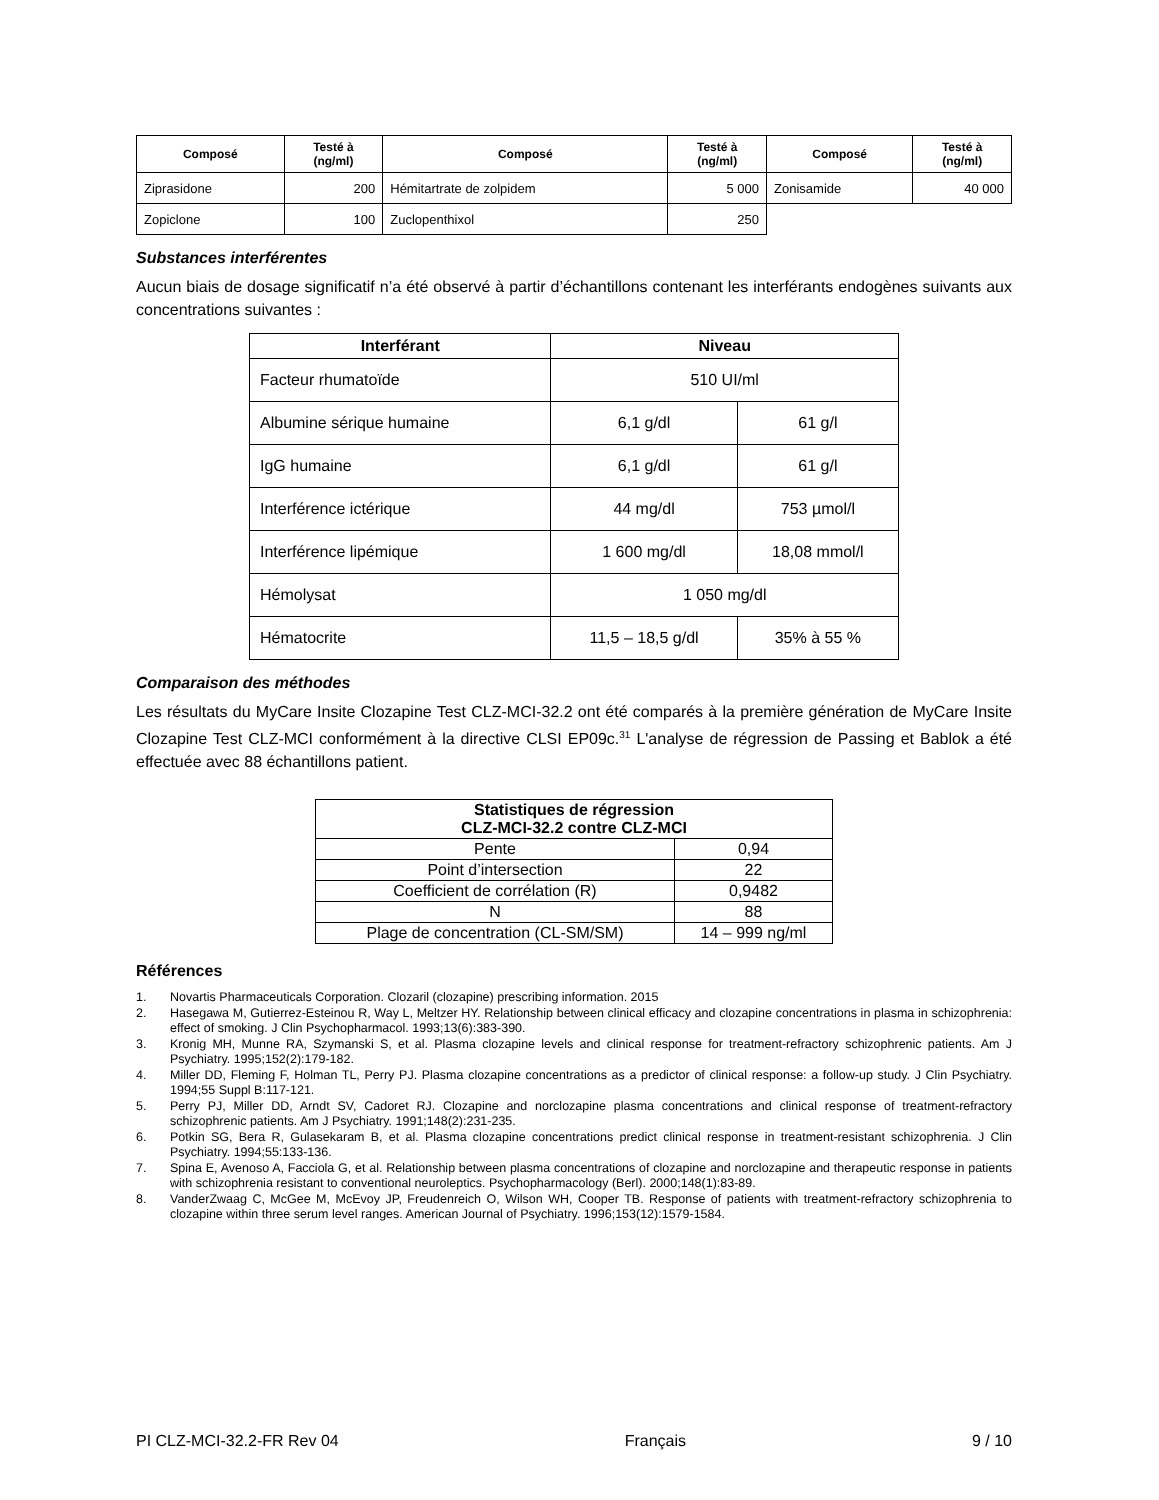| Composé | Testé à (ng/ml) | Composé | Testé à (ng/ml) | Composé | Testé à (ng/ml) |
| --- | --- | --- | --- | --- | --- |
| Ziprasidone | 200 | Hémitartrate de zolpidem | 5 000 | Zonisamide | 40 000 |
| Zopiclone | 100 | Zuclopenthixol | 250 | | |
Substances interférentes
Aucun biais de dosage significatif n’a été observé à partir d’échantillons contenant les interférants endogènes suivants aux concentrations suivantes :
| Interférant | Niveau | |
| --- | --- | --- |
| Facteur rhumatoïde | 510 UI/ml | |
| Albumine sérique humaine | 6,1 g/dl | 61 g/l |
| IgG humaine | 6,1 g/dl | 61 g/l |
| Interférence ictérique | 44 mg/dl | 753 µmol/l |
| Interférence lipémique | 1 600 mg/dl | 18,08 mmol/l |
| Hémolysat | 1 050 mg/dl | |
| Hématocrite | 11,5 – 18,5 g/dl | 35% à 55 % |
Comparaison des méthodes
Les résultats du MyCare Insite Clozapine Test CLZ-MCI-32.2 ont été comparés à la première génération de MyCare Insite Clozapine Test CLZ-MCI conformément à la directive CLSI EP09c.<sup>31</sup> L'analyse de régression de Passing et Bablok a été effectuée avec 88 échantillons patient.
| Statistiques de régression CLZ-MCI-32.2 contre CLZ-MCI | |
| --- | --- |
| Pente | 0,94 |
| Point d’intersection | 22 |
| Coefficient de corrélation (R) | 0,9482 |
| N | 88 |
| Plage de concentration (CL-SM/SM) | 14 – 999 ng/ml |
Références
1. Novartis Pharmaceuticals Corporation. Clozaril (clozapine) prescribing information. 2015
2. Hasegawa M, Gutierrez-Esteinou R, Way L, Meltzer HY. Relationship between clinical efficacy and clozapine concentrations in plasma in schizophrenia: effect of smoking. J Clin Psychopharmacol. 1993;13(6):383-390.
3. Kronig MH, Munne RA, Szymanski S, et al. Plasma clozapine levels and clinical response for treatment-refractory schizophrenic patients. Am J Psychiatry. 1995;152(2):179-182.
4. Miller DD, Fleming F, Holman TL, Perry PJ. Plasma clozapine concentrations as a predictor of clinical response: a follow-up study. J Clin Psychiatry. 1994;55 Suppl B:117-121.
5. Perry PJ, Miller DD, Arndt SV, Cadoret RJ. Clozapine and norclozapine plasma concentrations and clinical response of treatment-refractory schizophrenic patients. Am J Psychiatry. 1991;148(2):231-235.
6. Potkin SG, Bera R, Gulasekaram B, et al. Plasma clozapine concentrations predict clinical response in treatment-resistant schizophrenia. J Clin Psychiatry. 1994;55:133-136.
7. Spina E, Avenoso A, Facciola G, et al. Relationship between plasma concentrations of clozapine and norclozapine and therapeutic response in patients with schizophrenia resistant to conventional neuroleptics. Psychopharmacology (Berl). 2000;148(1):83-89.
8. VanderZwaag C, McGee M, McEvoy JP, Freudenreich O, Wilson WH, Cooper TB. Response of patients with treatment-refractory schizophrenia to clozapine within three serum level ranges. American Journal of Psychiatry. 1996;153(12):1579-1584.
PI CLZ-MCI-32.2-FR Rev 04 Français 9 / 10